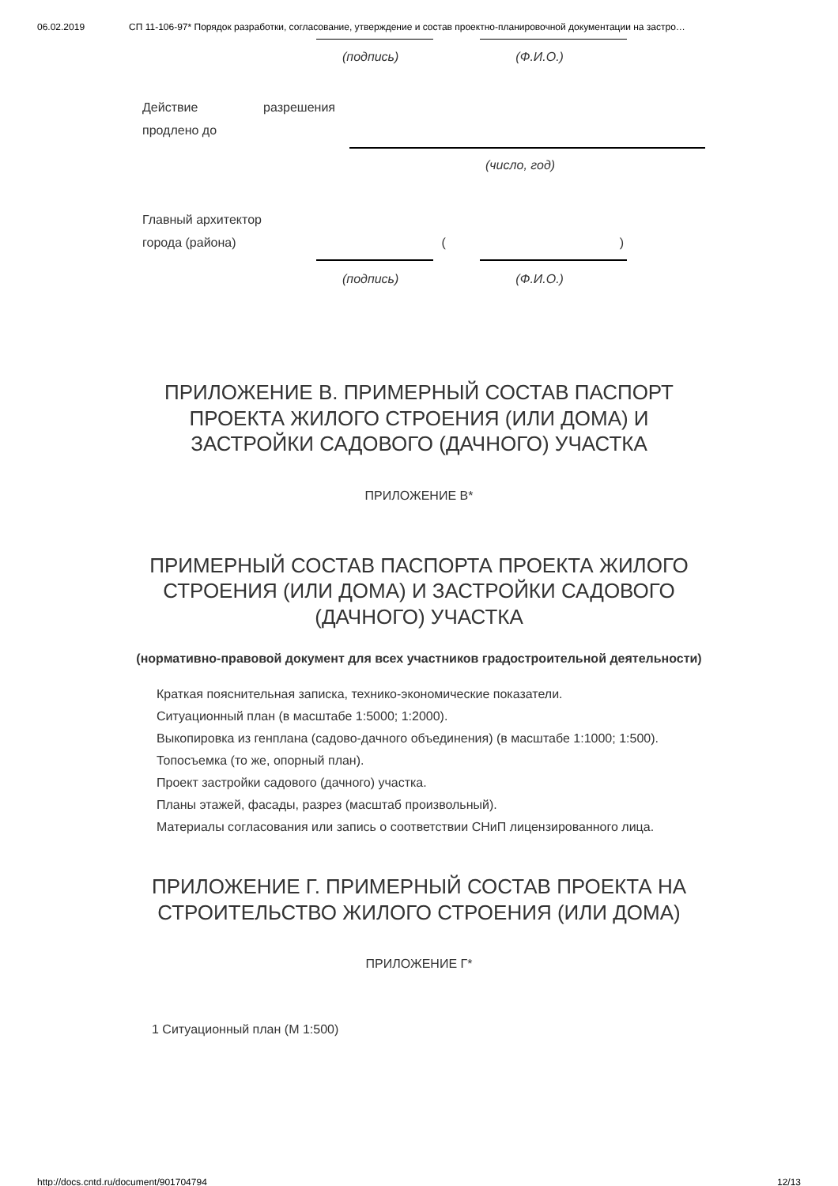06.02.2019 СП 11-106-97* Порядок разработки, согласование, утверждение и состав проектно-планировочной документации на застро…
(подпись) (Ф.И.О.)
Действие разрешения
продлено до
(число, год)
Главный архитектор
города (района) ()
(подпись) (Ф.И.О.)
ПРИЛОЖЕНИЕ В. ПРИМЕРНЫЙ СОСТАВ ПАСПОРТ ПРОЕКТА ЖИЛОГО СТРОЕНИЯ (ИЛИ ДОМА) И ЗАСТРОЙКИ САДОВОГО (ДАЧНОГО) УЧАСТКА
ПРИЛОЖЕНИЕ В*
ПРИМЕРНЫЙ СОСТАВ ПАСПОРТА ПРОЕКТА ЖИЛОГО СТРОЕНИЯ (ИЛИ ДОМА) И ЗАСТРОЙКИ САДОВОГО (ДАЧНОГО) УЧАСТКА
(нормативно-правовой документ для всех участников градостроительной деятельности)
Краткая пояснительная записка, технико-экономические показатели.
Ситуационный план (в масштабе 1:5000; 1:2000).
Выкопировка из генплана (садово-дачного объединения) (в масштабе 1:1000; 1:500).
Топосъемка (то же, опорный план).
Проект застройки садового (дачного) участка.
Планы этажей, фасады, разрез (масштаб произвольный).
Материалы согласования или запись о соответствии СНиП лицензированного лица.
ПРИЛОЖЕНИЕ Г. ПРИМЕРНЫЙ СОСТАВ ПРОЕКТА НА СТРОИТЕЛЬСТВО ЖИЛОГО СТРОЕНИЯ (ИЛИ ДОМА)
ПРИЛОЖЕНИЕ Г*
1 Ситуационный план (М 1:500)
http://docs.cntd.ru/document/901704794 12/13